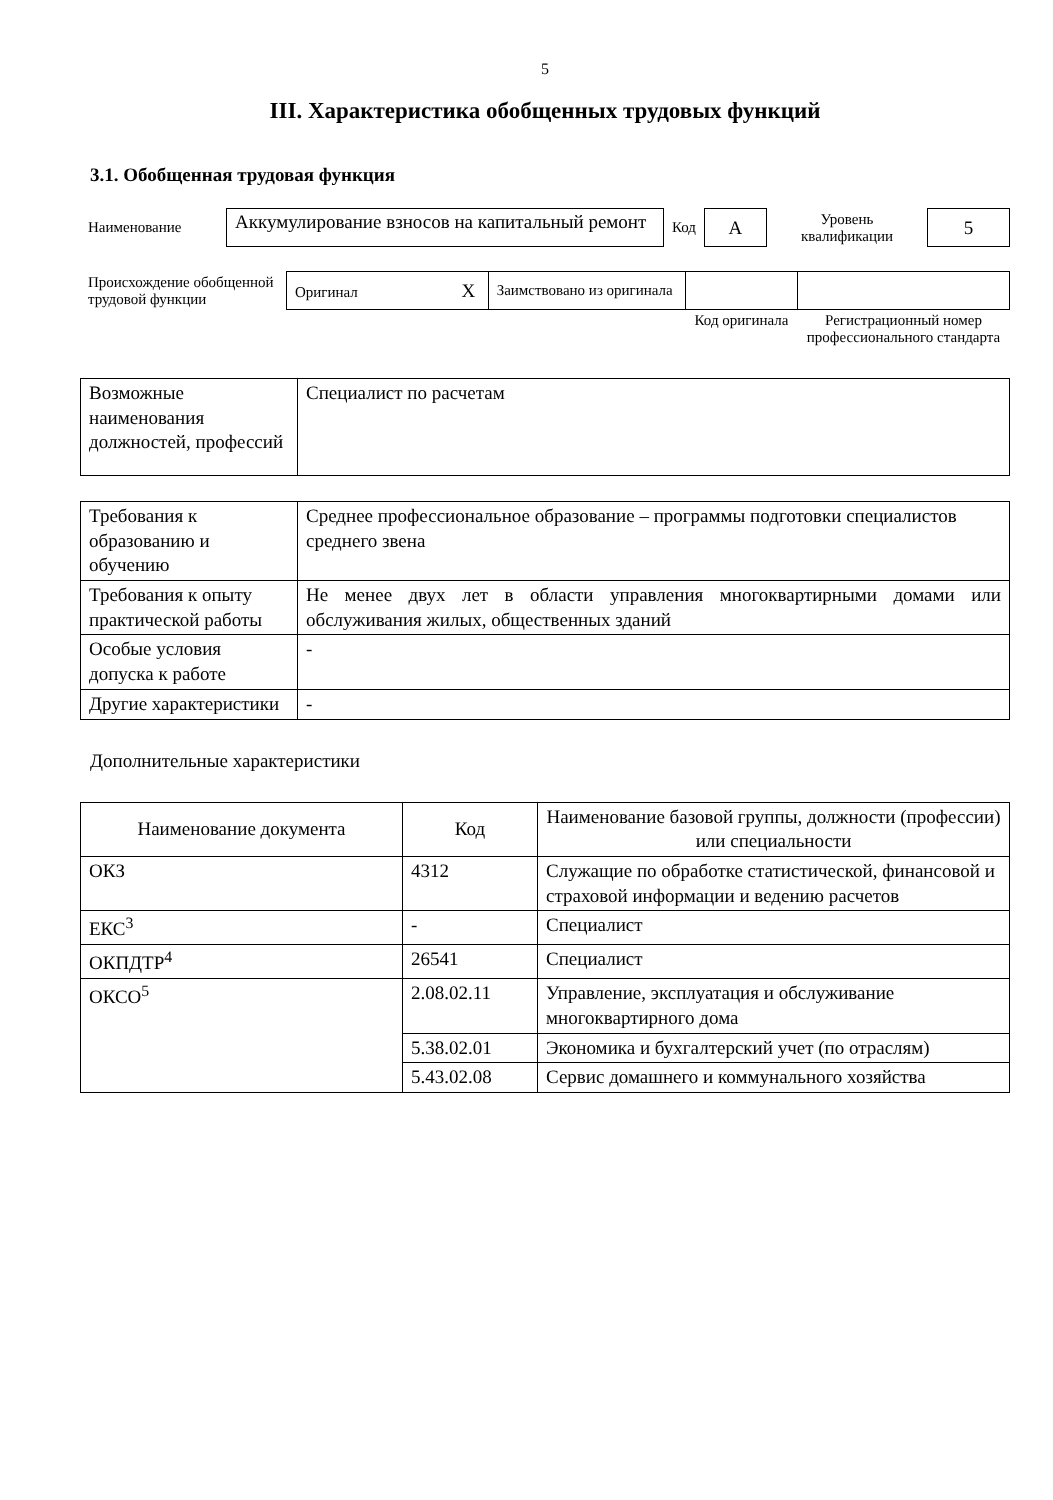5
III. Характеристика обобщенных трудовых функций
3.1. Обобщенная трудовая функция
| Наименование | Аккумулирование взносов на капитальный ремонт | Код | А | Уровень квалификации | 5 |
| Происхождение обобщенной трудовой функции | Оригинал X | Заимствовано из оригинала | | |
| | | | Код оригинала | Регистрационный номер профессионального стандарта |
| Возможные наименования должностей, профессий | Специалист по расчетам |
| Требования к образованию и обучению | Среднее профессиональное образование – программы подготовки специалистов среднего звена |
| Требования к опыту практической работы | Не менее двух лет в области управления многоквартирными домами или обслуживания жилых, общественных зданий |
| Особые условия допуска к работе | - |
| Другие характеристики | - |
Дополнительные характеристики
| Наименование документа | Код | Наименование базовой группы, должности (профессии) или специальности |
| --- | --- | --- |
| ОКЗ | 4312 | Служащие по обработке статистической, финансовой и страховой информации и ведению расчетов |
| ЕКС<sup>3</sup> | - | Специалист |
| ОКПДТР<sup>4</sup> | 26541 | Специалист |
| ОКСО<sup>5</sup> | 2.08.02.11 | Управление, эксплуатация и обслуживание многоквартирного дома |
| | 5.38.02.01 | Экономика и бухгалтерский учет (по отраслям) |
| | 5.43.02.08 | Сервис домашнего и коммунального хозяйства |